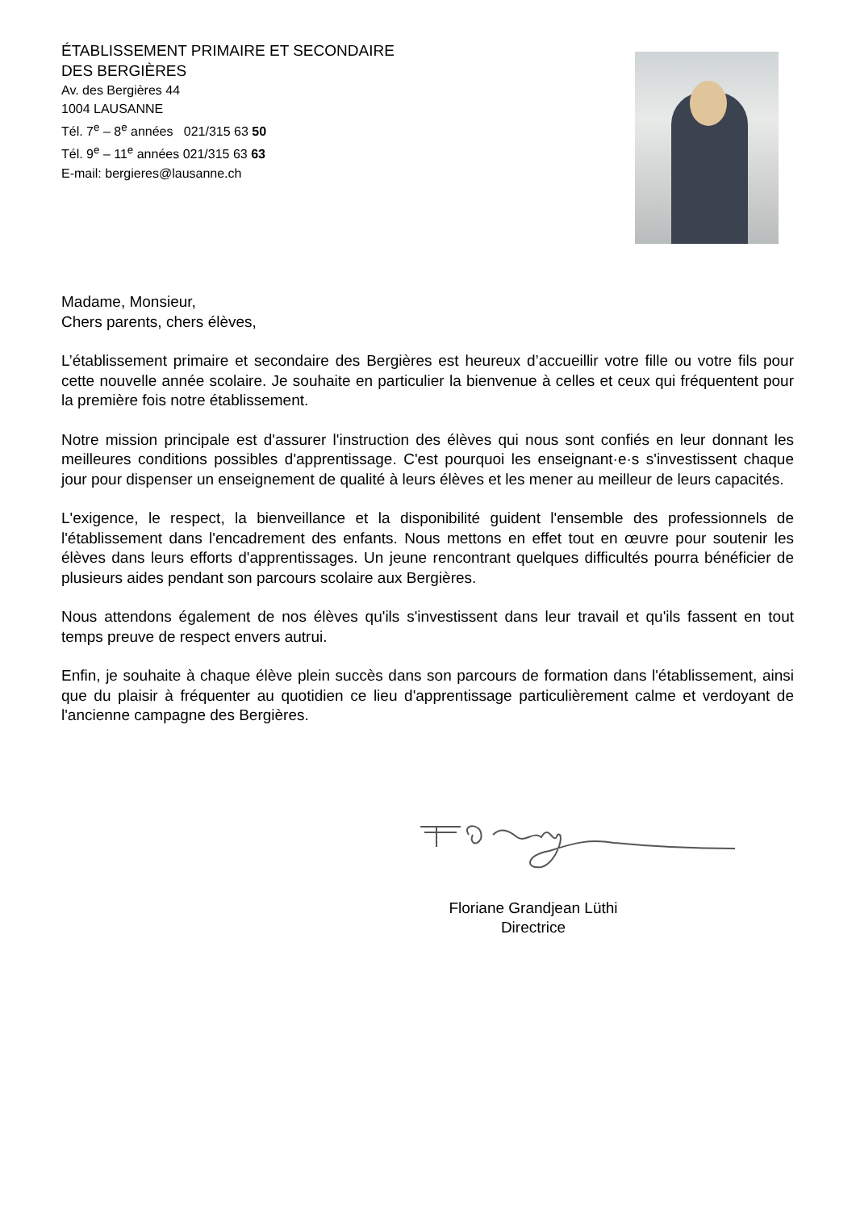ÉTABLISSEMENT PRIMAIRE ET SECONDAIRE
DES BERGIÈRES
Av. des Bergières 44
1004 LAUSANNE
Tél. 7<sup>e</sup> – 8<sup>e</sup> années 021/315 63 50
Tél. 9<sup>e</sup> – 11<sup>e</sup> années 021/315 63 63
E-mail: bergieres@lausanne.ch
Madame, Monsieur,
Chers parents, chers élèves,
L’établissement primaire et secondaire des Bergières est heureux d’accueillir votre fille ou votre fils pour cette nouvelle année scolaire. Je souhaite en particulier la bienvenue à celles et ceux qui fréquentent pour la première fois notre établissement.
Notre mission principale est d'assurer l'instruction des élèves qui nous sont confiés en leur donnant les meilleures conditions possibles d'apprentissage. C'est pourquoi les enseignant·e·s s'investissent chaque jour pour dispenser un enseignement de qualité à leurs élèves et les mener au meilleur de leurs capacités.
L'exigence, le respect, la bienveillance et la disponibilité guident l'ensemble des professionnels de l'établissement dans l'encadrement des enfants. Nous mettons en effet tout en œuvre pour soutenir les élèves dans leurs efforts d'apprentissages. Un jeune rencontrant quelques difficultés pourra bénéficier de plusieurs aides pendant son parcours scolaire aux Bergières.
Nous attendons également de nos élèves qu'ils s'investissent dans leur travail et qu'ils fassent en tout temps preuve de respect envers autrui.
Enfin, je souhaite à chaque élève plein succès dans son parcours de formation dans l'établissement, ainsi que du plaisir à fréquenter au quotidien ce lieu d'apprentissage particulièrement calme et verdoyant de l'ancienne campagne des Bergières.
Floriane Grandjean Lüthi
Directrice